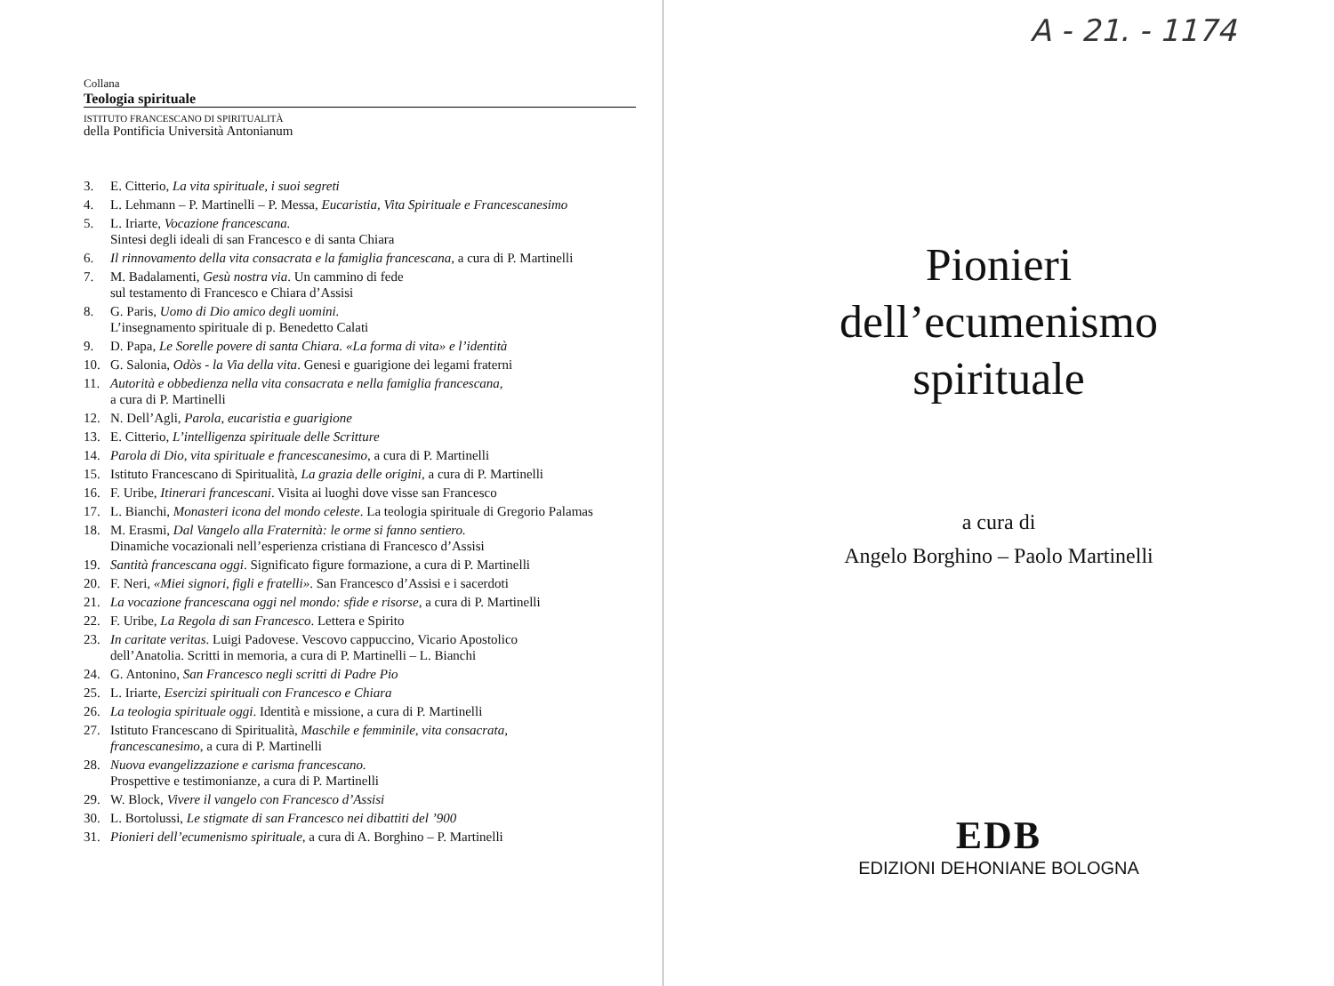Collana
Teologia spirituale
ISTITUTO FRANCESCANO DI SPIRITUALITÀ
della Pontificia Università Antonianum
3. E. Citterio, La vita spirituale, i suoi segreti
4. L. Lehmann – P. Martinelli – P. Messa, Eucaristia, Vita Spirituale e Francescanesimo
5. L. Iriarte, Vocazione francescana.
Sintesi degli ideali di san Francesco e di santa Chiara
6. Il rinnovamento della vita consacrata e la famiglia francescana, a cura di P. Martinelli
7. M. Badalamenti, Gesù nostra via. Un cammino di fede
sul testamento di Francesco e Chiara d’Assisi
8. G. Paris, Uomo di Dio amico degli uomini.
L’insegnamento spirituale di p. Benedetto Calati
9. D. Papa, Le Sorelle povere di santa Chiara. «La forma di vita» e l’identità
10. G. Salonia, Odòs - la Via della vita. Genesi e guarigione dei legami fraterni
11. Autorità e obbedienza nella vita consacrata e nella famiglia francescana,
a cura di P. Martinelli
12. N. Dell’Agli, Parola, eucaristia e guarigione
13. E. Citterio, L’intelligenza spirituale delle Scritture
14. Parola di Dio, vita spirituale e francescanesimo, a cura di P. Martinelli
15. Istituto Francescano di Spiritualità, La grazia delle origini, a cura di P. Martinelli
16. F. Uribe, Itinerari francescani. Visita ai luoghi dove visse san Francesco
17. L. Bianchi, Monasteri icona del mondo celeste. La teologia spirituale di Gregorio Palamas
18. M. Erasmi, Dal Vangelo alla Fraternità: le orme si fanno sentiero.
Dinamiche vocazionali nell’esperienza cristiana di Francesco d’Assisi
19. Santità francescana oggi. Significato figure formazione, a cura di P. Martinelli
20. F. Neri, «Miei signori, figli e fratelli». San Francesco d’Assisi e i sacerdoti
21. La vocazione francescana oggi nel mondo: sfide e risorse, a cura di P. Martinelli
22. F. Uribe, La Regola di san Francesco. Lettera e Spirito
23. In caritate veritas. Luigi Padovese. Vescovo cappuccino, Vicario Apostolico
dell’Anatolia. Scritti in memoria, a cura di P. Martinelli – L. Bianchi
24. G. Antonino, San Francesco negli scritti di Padre Pio
25. L. Iriarte, Esercizi spirituali con Francesco e Chiara
26. La teologia spirituale oggi. Identità e missione, a cura di P. Martinelli
27. Istituto Francescano di Spiritualità, Maschile e femminile, vita consacrata,
francescanesimo, a cura di P. Martinelli
28. Nuova evangelizzazione e carisma francescano.
Prospettive e testimonianze, a cura di P. Martinelli
29. W. Block, Vivere il vangelo con Francesco d’Assisi
30. L. Bortolussi, Le stigmate di san Francesco nei dibattiti del ’900
31. Pionieri dell’ecumenismo spirituale, a cura di A. Borghino – P. Martinelli
A - 21. - 1174
Pionieri
dell’ecumenismo
spirituale
a cura di
Angelo Borghino – Paolo Martinelli
EDB
EDIZIONI DEHONIANE BOLOGNA